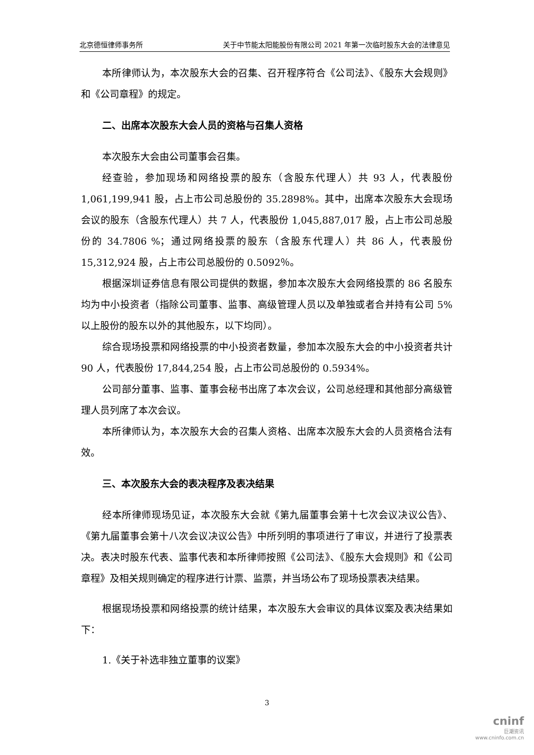北京德恒律师事务所 关于中节能太阳能股份有限公司 2021 年第一次临时股东大会的法律意见
本所律师认为，本次股东大会的召集、召开程序符合《公司法》、《股东大会规则》和《公司章程》的规定。
二、出席本次股东大会人员的资格与召集人资格
本次股东大会由公司董事会召集。
经查验，参加现场和网络投票的股东（含股东代理人）共 93 人，代表股份 1,061,199,941 股，占上市公司总股份的 35.2898%。其中，出席本次股东大会现场会议的股东（含股东代理人）共 7 人，代表股份 1,045,887,017 股，占上市公司总股份的 34.7806 %；通过网络投票的股东（含股东代理人）共 86 人，代表股份 15,312,924 股，占上市公司总股份的 0.5092％。
根据深圳证券信息有限公司提供的数据，参加本次股东大会网络投票的 86 名股东均为中小投资者（指除公司董事、监事、高级管理人员以及单独或者合并持有公司 5% 以上股份的股东以外的其他股东，以下均同）。
综合现场投票和网络投票的中小投资者数量，参加本次股东大会的中小投资者共计 90 人，代表股份 17,844,254 股，占上市公司总股份的 0.5934%。
公司部分董事、监事、董事会秘书出席了本次会议，公司总经理和其他部分高级管理人员列席了本次会议。
本所律师认为，本次股东大会的召集人资格、出席本次股东大会的人员资格合法有效。
三、本次股东大会的表决程序及表决结果
经本所律师现场见证，本次股东大会就《第九届董事会第十七次会议决议公告》、《第九届董事会第十八次会议决议公告》中所列明的事项进行了审议，并进行了投票表决。表决时股东代表、监事代表和本所律师按照《公司法》、《股东大会规则》和《公司章程》及相关规则确定的程序进行计票、监票，并当场公布了现场投票表决结果。
根据现场投票和网络投票的统计结果，本次股东大会审议的具体议案及表决结果如下：
1.《关于补选非独立董事的议案》
3
cninf
巨潮资讯
www.cninfo.com.cn